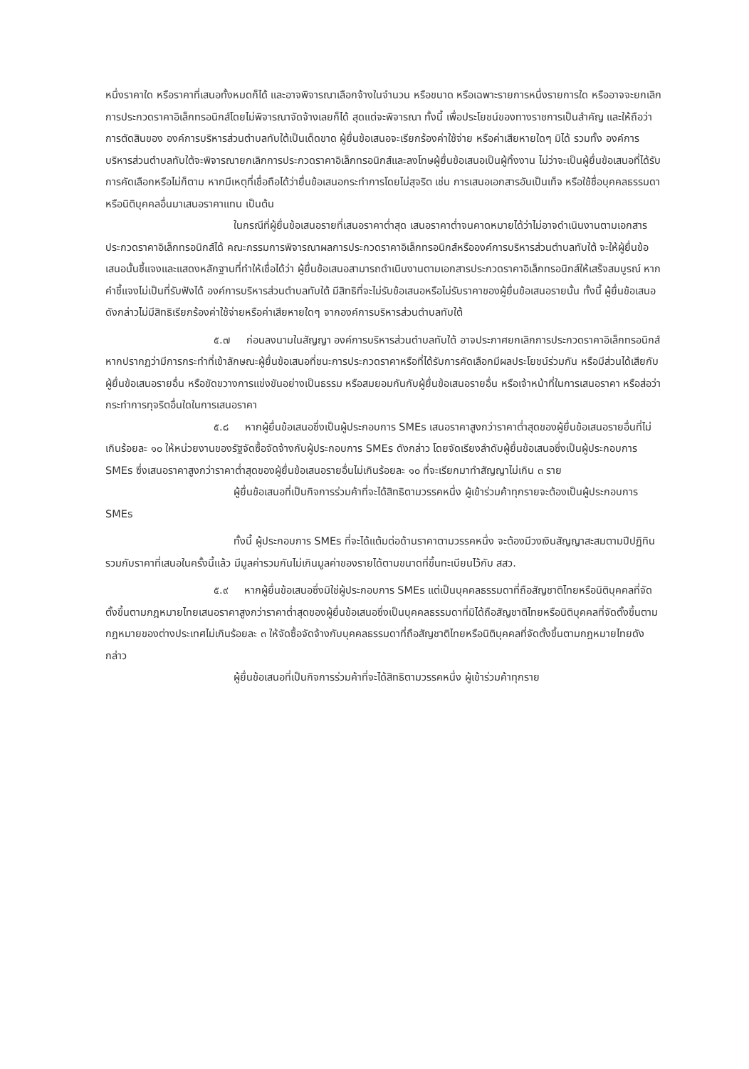หนึ่งราคาใด หรือราคาที่เสนอทั้งหมดก็ได้ และอาจพิจารณาเลือกจ้างในจำนวน หรือขนาด หรือเฉพาะรายการหนึ่งรายการใด หรืออาจจะยกเลิก การประกวดราคาอิเล็กทรอนิกส์โดยไม่พิจารณาจัดจ้างเลยก็ได้ สุดแต่จะพิจารณา ทั้งนี้ เพื่อประโยชน์ของทางราชการเป็นสำคัญ และให้ถือว่าการตัดสินของ องค์การบริหารส่วนตำบลทับใต้เป็นเด็ดขาด ผู้ยื่นข้อเสนอจะเรียกร้องค่าใช้จ่าย หรือค่าเสียหายใดๆ มิได้ รวมทั้ง องค์การบริหารส่วนตำบลทับใต้จะพิจารณายกเลิกการประกวดราคาอิเล็กทรอนิกส์และลงโทษผู้ยื่นข้อเสนอเป็นผู้ทิ้งงาน ไม่ว่าจะเป็นผู้ยื่นข้อเสนอที่ได้รับการคัดเลือกหรือไม่ก็ตาม หากมีเหตุที่เชื่อถือได้ว่ายื่นข้อเสนอกระทำการโดยไม่สุจริต เช่น การเสนอเอกสารอันเป็นเท็จ หรือใช้ชื่อบุคคลธรรมดา หรือนิติบุคคลอื่นมาเสนอราคาแทน เป็นต้น
ในกรณีที่ผู้ยื่นข้อเสนอรายที่เสนอราคาต่ำสุด เสนอราคาต่ำจนคาดหมายได้ว่าไม่อาจดำเนินงานตามเอกสารประกวดราคาอิเล็กทรอนิกส์ได้ คณะกรรมการพิจารณาผลการประกวดราคาอิเล็กทรอนิกส์หรือองค์การบริหารส่วนตำบลทับใต้ จะให้ผู้ยื่นข้อเสนอนั้นชี้แจงและแสดงหลักฐานที่ทำให้เชื่อได้ว่า ผู้ยื่นข้อเสนอสามารถดำเนินงานตามเอกสารประกวดราคาอิเล็กทรอนิกส์ให้เสร็จสมบูรณ์ หากคำชี้แจงไม่เป็นที่รับฟังได้ องค์การบริหารส่วนตำบลทับใต้ มีสิทธิที่จะไม่รับข้อเสนอหรือไม่รับราคาของผู้ยื่นข้อเสนอรายนั้น ทั้งนี้ ผู้ยื่นข้อเสนอดังกล่าวไม่มีสิทธิเรียกร้องค่าใช้จ่ายหรือค่าเสียหายใดๆ จากองค์การบริหารส่วนตำบลทับใต้
๕.๗ ก่อนลงนามในสัญญา องค์การบริหารส่วนตำบลทับใต้ อาจประกาศยกเลิกการประกวดราคาอิเล็กทรอนิกส์ หากปรากฏว่ามีการกระทำที่เข้าลักษณะผู้ยื่นข้อเสนอที่ชนะการประกวดราคาหรือที่ได้รับการคัดเลือกมีผลประโยชน์ร่วมกัน หรือมีส่วนได้เสียกับผู้ยื่นข้อเสนอรายอื่น หรือขัดขวางการแข่งขันอย่างเป็นธรรม หรือสมยอมกันกับผู้ยื่นข้อเสนอรายอื่น หรือเจ้าหน้าที่ในการเสนอราคา หรือส่อว่ากระทำการทุจริตอื่นใดในการเสนอราคา
๕.๘ หากผู้ยื่นข้อเสนอซึ่งเป็นผู้ประกอบการ SMEs เสนอราคาสูงกว่าราคาต่ำสุดของผู้ยื่นข้อเสนอรายอื่นที่ไม่เกินร้อยละ ๑๐ ให้หน่วยงานของรัฐจัดซื้อจัดจ้างกับผู้ประกอบการ SMEs ดังกล่าว โดยจัดเรียงลำดับผู้ยื่นข้อเสนอซึ่งเป็นผู้ประกอบการ SMEs ซึ่งเสนอราคาสูงกว่าราคาต่ำสุดของผู้ยื่นข้อเสนอรายอื่นไม่เกินร้อยละ ๑๐ ที่จะเรียกมาทำสัญญาไม่เกิน ๓ ราย
ผู้ยื่นข้อเสนอที่เป็นกิจการร่วมค้าที่จะได้สิทธิตามวรรคหนึ่ง ผู้เข้าร่วมค้าทุกรายจะต้องเป็นผู้ประกอบการ SMEs
ทั้งนี้ ผู้ประกอบการ SMEs ที่จะได้แต้มต่อด้านราคาตามวรรคหนึ่ง จะต้องมีวงเงินสัญญาสะสมตามปีปฏิทินรวมกับราคาที่เสนอในครั้งนี้แล้ว มีมูลค่ารวมกันไม่เกินมูลค่าของรายได้ตามขนาดที่ขึ้นทะเบียนไว้กับ สสว.
๕.๙ หากผู้ยื่นข้อเสนอซึ่งมิใช่ผู้ประกอบการ SMEs แต่เป็นบุคคลธรรมดาที่ถือสัญชาติไทยหรือนิติบุคคลที่จัดตั้งขึ้นตามกฎหมายไทยเสนอราคาสูงกว่าราคาต่ำสุดของผู้ยื่นข้อเสนอซึ่งเป็นบุคคลธรรมดาที่มิได้ถือสัญชาติไทยหรือนิติบุคคลที่จัดตั้งขึ้นตามกฎหมายของต่างประเทศไม่เกินร้อยละ ๓ ให้จัดซื้อจัดจ้างกับบุคคลธรรมดาที่ถือสัญชาติไทยหรือนิติบุคคลที่จัดตั้งขึ้นตามกฎหมายไทยดังกล่าว
ผู้ยื่นข้อเสนอที่เป็นกิจการร่วมค้าที่จะได้สิทธิตามวรรคหนึ่ง ผู้เข้าร่วมค้าทุกราย